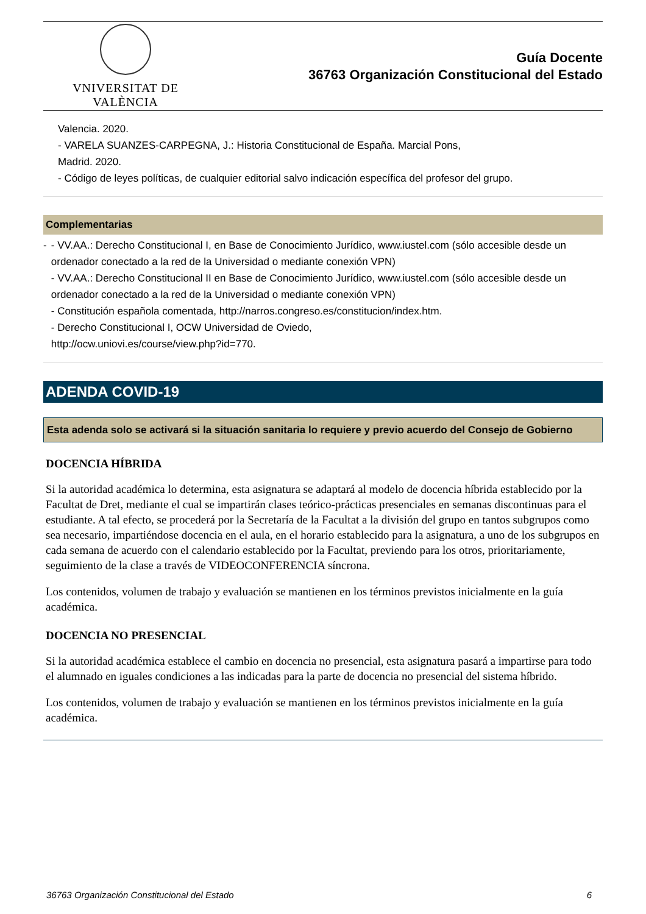VNIVERSITAT DE VALÈNCIA
Guía Docente
36763 Organización Constitucional del Estado
Valencia. 2020.
- VARELA SUANZES-CARPEGNA, J.: Historia Constitucional de España. Marcial Pons,
Madrid. 2020.
- Código de leyes políticas, de cualquier editorial salvo indicación específica del profesor del grupo.
Complementarias
- - VV.AA.: Derecho Constitucional I, en Base de Conocimiento Jurídico, www.iustel.com (sólo accesible desde un ordenador conectado a la red de la Universidad o mediante conexión VPN)
- VV.AA.: Derecho Constitucional II en Base de Conocimiento Jurídico, www.iustel.com (sólo accesible desde un ordenador conectado a la red de la Universidad o mediante conexión VPN)
- Constitución española comentada, http://narros.congreso.es/constitucion/index.htm.
- Derecho Constitucional I, OCW Universidad de Oviedo,
http://ocw.uniovi.es/course/view.php?id=770.
ADENDA COVID-19
Esta adenda solo se activará si la situación sanitaria lo requiere y previo acuerdo del Consejo de Gobierno
DOCENCIA HÍBRIDA
Si la autoridad académica lo determina, esta asignatura se adaptará al modelo de docencia híbrida establecido por la Facultat de Dret, mediante el cual se impartirán clases teórico-prácticas presenciales en semanas discontinuas para el estudiante. A tal efecto, se procederá por la Secretaría de la Facultat a la división del grupo en tantos subgrupos como sea necesario, impartiéndose docencia en el aula, en el horario establecido para la asignatura, a uno de los subgrupos en cada semana de acuerdo con el calendario establecido por la Facultat, previendo para los otros, prioritariamente, seguimiento de la clase a través de VIDEOCONFERENCIA síncrona.
Los contenidos, volumen de trabajo y evaluación se mantienen en los términos previstos inicialmente en la guía académica.
DOCENCIA NO PRESENCIAL
Si la autoridad académica establece el cambio en docencia no presencial, esta asignatura pasará a impartirse para todo el alumnado en iguales condiciones a las indicadas para la parte de docencia no presencial del sistema híbrido.
Los contenidos, volumen de trabajo y evaluación se mantienen en los términos previstos inicialmente en la guía académica.
36763 Organización Constitucional del Estado 6